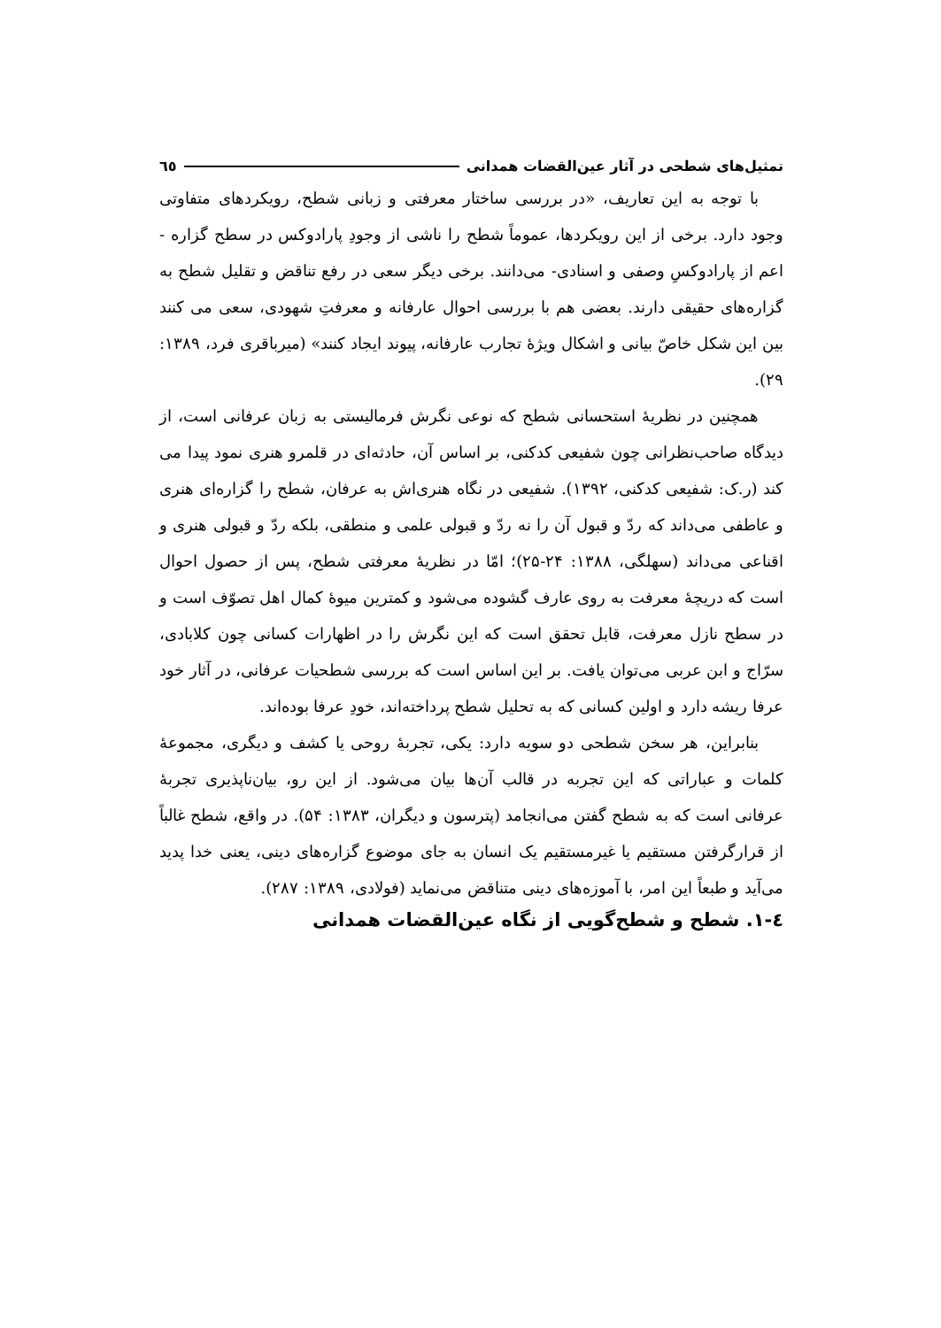تمثیل‌های شطحی در آثار عین‌القضات همدانی ٦٥
با توجه به این تعاریف، «در بررسی ساختار معرفتی و زبانی شطح، رویکردهای متفاوتی وجود دارد. برخی از این رویکردها، عموماً شطح را ناشی از وجودِ پارادوکس در سطح گزاره - اعم از پارادوکسِ وصفی و اسنادی- می‌دانند. برخی دیگر سعی در رفع تناقض و تقلیل شطح به گزاره‌های حقیقی دارند. بعضی هم با بررسی احوال عارفانه و معرفتِ شهودی، سعی می کنند بین این شکل خاصّ بیانی و اشکال ویژهٔ تجارب عارفانه، پیوند ایجاد کنند» (میرباقری فرد، ۱۳۸۹: ۲۹).
همچنین در نظریهٔ استحسانی شطح که نوعی نگرش فرمالیستی به زبان عرفانی است، از دیدگاه صاحب‌نظرانی چون شفیعی کدکنی، بر اساس آن، حادثه‌ای در قلمرو هنری نمود پیدا می کند (ر.ک: شفیعی کدکنی، ۱۳۹۲). شفیعی در نگاه هنری‌اش به عرفان، شطح را گزاره‌ای هنری و عاطفی می‌داند که ردّ و قبول آن را نه ردّ و قبولی علمی و منطقی، بلکه ردّ و قبولی هنری و اقناعی می‌داند (سهلگی، ۱۳۸۸: ۲۴-۲۵)؛ امّا در نظریهٔ معرفتی شطح، پس از حصول احوال است که دریچهٔ معرفت به روی عارف گشوده می‌شود و کمترین میوهٔ کمال اهل تصوّف است و در سطح نازل معرفت، قابل تحقق است که این نگرش را در اظهارات کسانی چون کلابادی، سرّاج و ابن عربی می‌توان یافت. بر این اساس است که بررسی شطحیات عرفانی، در آثار خود عرفا ریشه دارد و اولین کسانی که به تحلیل شطح پرداخته‌اند، خودِ عرفا بوده‌اند.
بنابراین، هر سخن شطحی دو سویه دارد: یکی، تجربهٔ روحی یا کشف و دیگری، مجموعهٔ کلمات و عباراتی که این تجربه در قالب آن‌ها بیان می‌شود. از این رو، بیان‌ناپذیری تجربهٔ عرفانی است که به شطح گفتن می‌انجامد (پترسون و دیگران، ۱۳۸۳: ۵۴). در واقع، شطح غالباً از قرارگرفتن مستقیم یا غیرمستقیم یک انسان به جای موضوع گزاره‌های دینی، یعنی خدا پدید می‌آید و طبعاً این امر، با آموزه‌های دینی متناقض می‌نماید (فولادی، ۱۳۸۹: ۲۸۷).
٤-١. شطح و شطح‌گویی از نگاه عین‌القضات همدانی